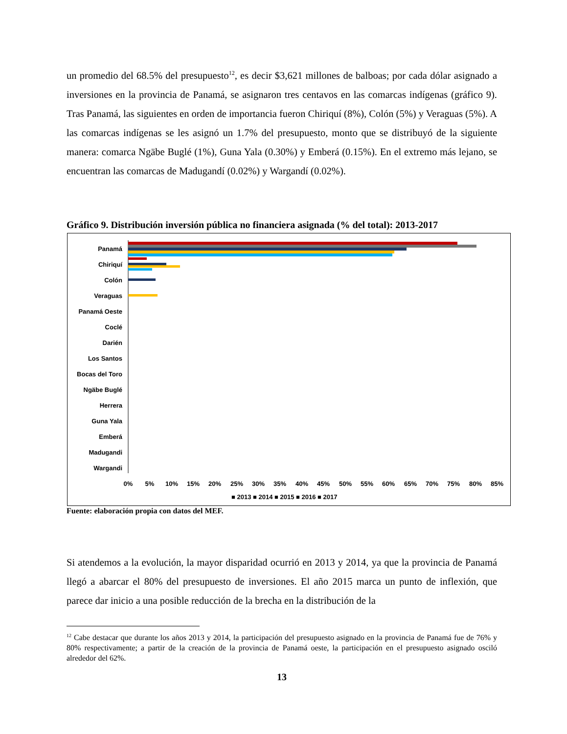un promedio del 68.5% del presupuesto<sup>12</sup>, es decir $3,621 millones de balboas; por cada dólar asignado a inversiones en la provincia de Panamá, se asignaron tres centavos en las comarcas indígenas (gráfico 9). Tras Panamá, las siguientes en orden de importancia fueron Chiriquí (8%), Colón (5%) y Veraguas (5%). A las comarcas indígenas se les asignó un 1.7% del presupuesto, monto que se distribuyó de la siguiente manera: comarca Ngäbe Buglé (1%), Guna Yala (0.30%) y Emberá (0.15%). En el extremo más lejano, se encuentran las comarcas de Madugandí (0.02%) y Wargandí (0.02%).
Gráfico 9. Distribución inversión pública no financiera asignada (% del total): 2013-2017
Panamá
Chiriquí
Colón
Veraguas
Panamá Oeste
Coclé
Darién
Los Santos
Bocas del Toro
Ngäbe Buglé
Herrera
Guna Yala
Emberá
Madugandi
Wargandi
0%
5%
10%
15%
20%
25%
30%
35%
40%
45%
50%
55%
60%
65%
70%
75%
80%
85%
■ 2013 ■ 2014 ■ 2015 ■ 2016 ■ 2017
Fuente: elaboración propia con datos del MEF.
Si atendemos a la evolución, la mayor disparidad ocurrió en 2013 y 2014, ya que la provincia de Panamá llegó a abarcar el 80% del presupuesto de inversiones. El año 2015 marca un punto de inflexión, que parece dar inicio a una posible reducción de la brecha en la distribución de la
<sup>12</sup> Cabe destacar que durante los años 2013 y 2014, la participación del presupuesto asignado en la provincia de Panamá fue de 76% y 80% respectivamente; a partir de la creación de la provincia de Panamá oeste, la participación en el presupuesto asignado osciló alrededor del 62%.
13